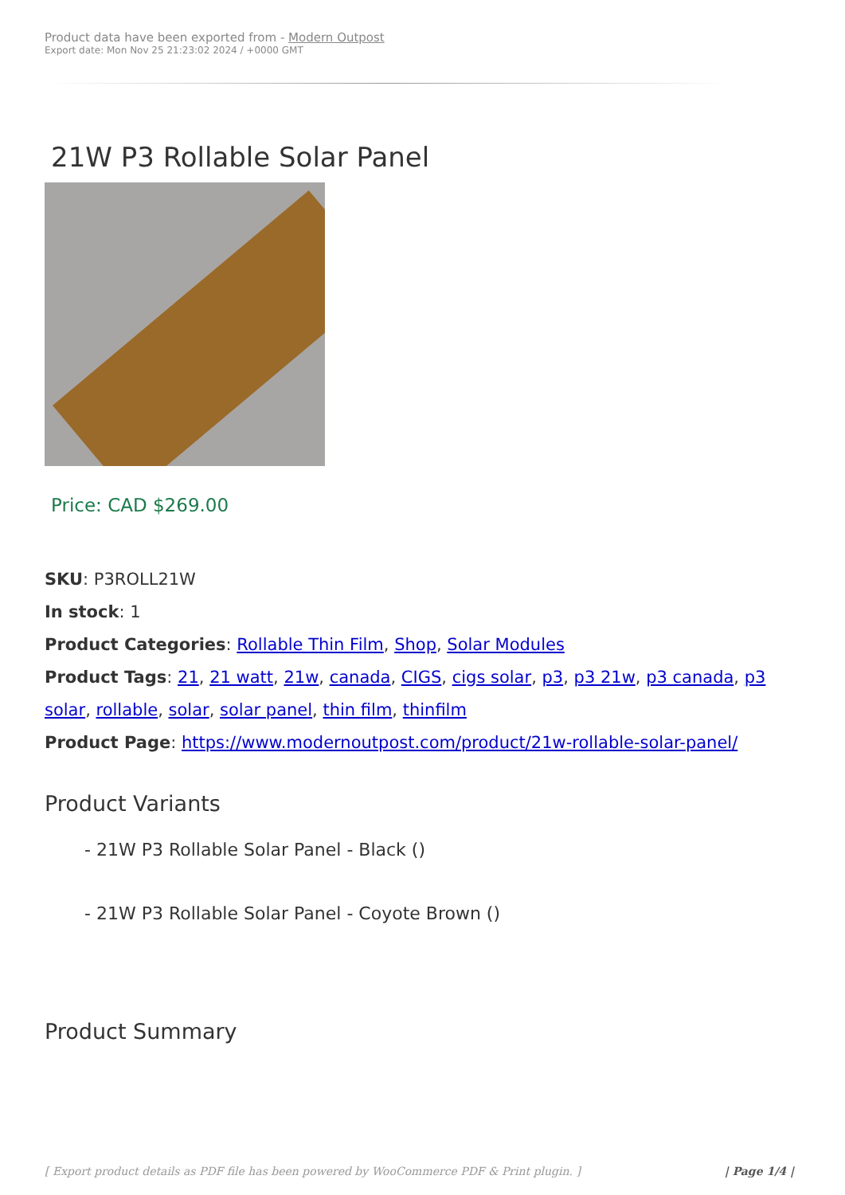Product data have been exported from - Modern Outpost
Export date: Mon Nov 25 21:23:02 2024 / +0000 GMT
21W P3 Rollable Solar Panel
Price: CAD $269.00
SKU: P3ROLL21W
In stock: 1
Product Categories: Rollable Thin Film, Shop, Solar Modules
Product Tags: 21, 21 watt, 21w, canada, CIGS, cigs solar, p3, p3 21w, p3 canada, p3 solar, rollable, solar, solar panel, thin film, thinfilm
Product Page: https://www.modernoutpost.com/product/21w-rollable-solar-panel/
Product Variants
- 21W P3 Rollable Solar Panel - Black ()
- 21W P3 Rollable Solar Panel - Coyote Brown ()
Product Summary
[ Export product details as PDF file has been powered by WooCommerce PDF & Print plugin. ] | Page 1/4 |